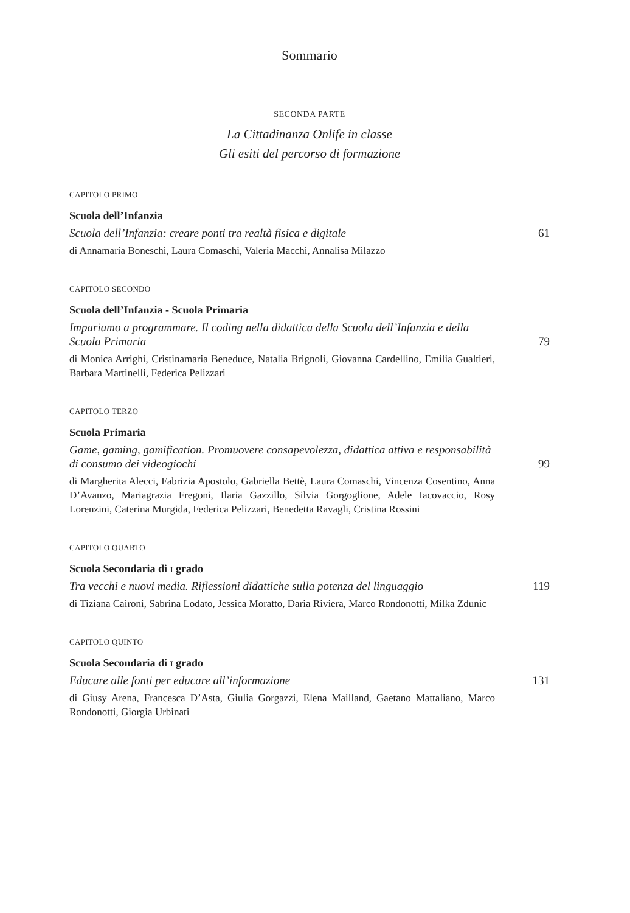Sommario
SECONDA PARTE
La Cittadinanza Onlife in classe
Gli esiti del percorso di formazione
CAPITOLO PRIMO
Scuola dell’Infanzia
Scuola dell’Infanzia: creare ponti tra realtà fisica e digitale
61
di Annamaria Boneschi, Laura Comaschi, Valeria Macchi, Annalisa Milazzo
CAPITOLO SECONDO
Scuola dell’Infanzia - Scuola Primaria
Impariamo a programmare. Il coding nella didattica della Scuola dell’Infanzia e della Scuola Primaria
79
di Monica Arrighi, Cristinamaria Beneduce, Natalia Brignoli, Giovanna Cardellino, Emilia Gualtieri, Barbara Martinelli, Federica Pelizzari
CAPITOLO TERZO
Scuola Primaria
Game, gaming, gamification. Promuovere consapevolezza, didattica attiva e responsabilità di consumo dei videogiochi
99
di Margherita Alecci, Fabrizia Apostolo, Gabriella Bettè, Laura Comaschi, Vincenza Cosentino, Anna D’Avanzo, Mariagrazia Fregoni, Ilaria Gazzillo, Silvia Gorgoglione, Adele Iacovaccio, Rosy Lorenzini, Caterina Murgida, Federica Pelizzari, Benedetta Ravagli, Cristina Rossini
CAPITOLO QUARTO
Scuola Secondaria di I grado
Tra vecchi e nuovi media. Riflessioni didattiche sulla potenza del linguaggio
119
di Tiziana Caironi, Sabrina Lodato, Jessica Moratto, Daria Riviera, Marco Rondonotti, Milka Zdunic
CAPITOLO QUINTO
Scuola Secondaria di I grado
Educare alle fonti per educare all’informazione
131
di Giusy Arena, Francesca D’Asta, Giulia Gorgazzi, Elena Mailland, Gaetano Mattaliano, Marco Rondonotti, Giorgia Urbinati